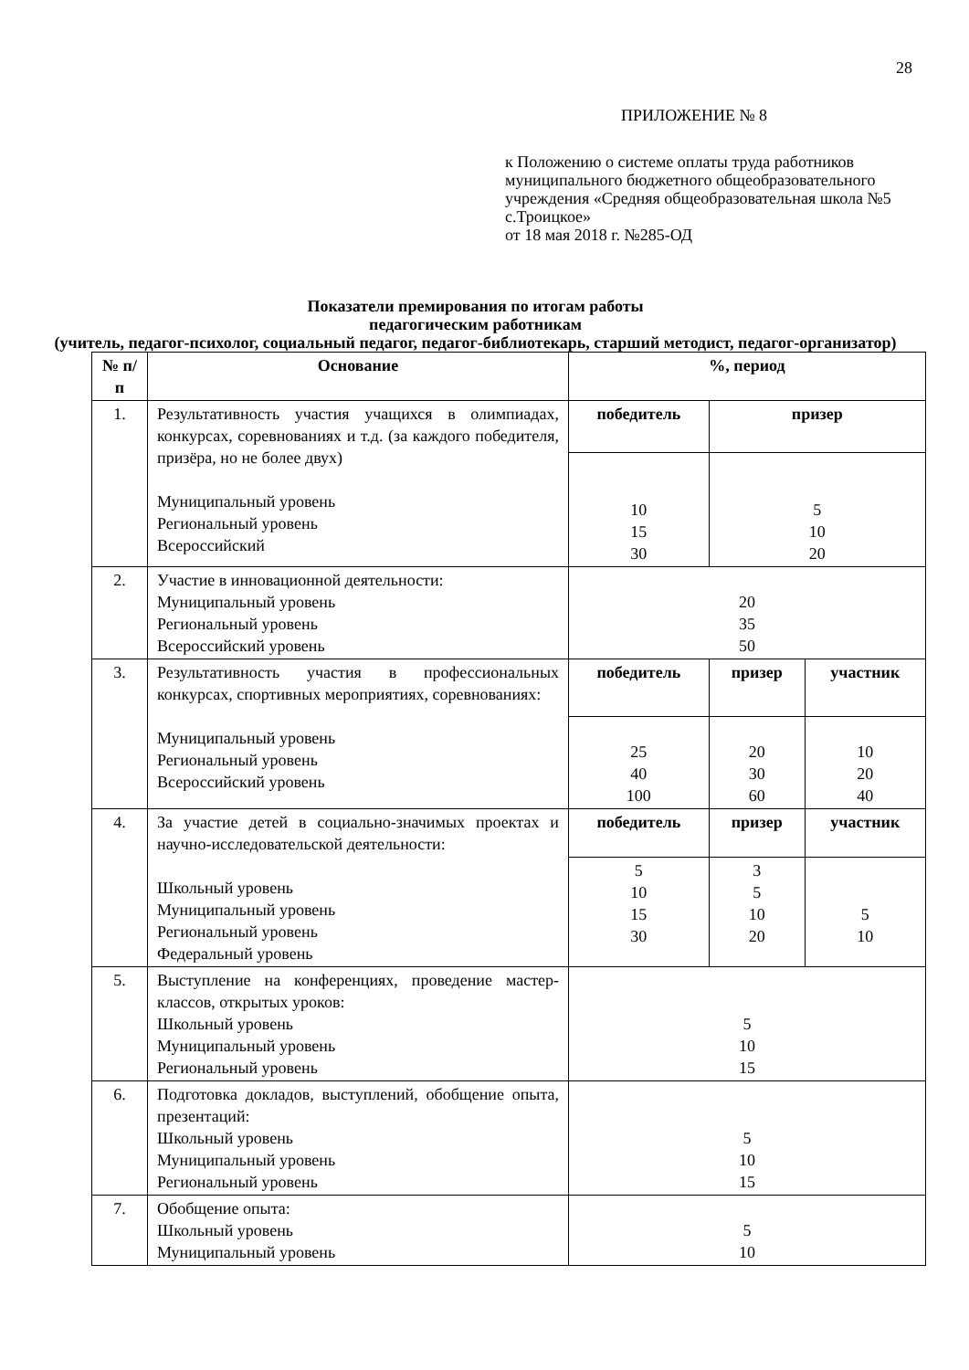28
ПРИЛОЖЕНИЕ № 8
к Положению о системе оплаты труда работников муниципального бюджетного общеобразовательного учреждения «Средняя общеобразовательная школа №5 с.Троицкое»
от 18 мая 2018 г. №285-ОД
Показатели премирования по итогам работы
педагогическим работникам
(учитель, педагог-психолог, социальный педагог, педагог-библиотекарь, старший методист, педагог-организатор)
| № п/п | Основание | %, период | | |
| --- | --- | --- | --- | --- |
| 1. | Результативность участия учащихся в олимпиадах, конкурсах, соревнованиях и т.д. (за каждого победителя, призёра, но не более двух) Муниципальный уровень Региональный уровень Всероссийский | победитель | призер | |
| | | 10 15 30 | 5 10 20 | |
| 2. | Участие в инновационной деятельности: Муниципальный уровень Региональный уровень Всероссийский уровень | 20 35 50 | | |
| 3. | Результативность участия в профессиональных конкурсах, спортивных мероприятиях, соревнованиях: Муниципальный уровень Региональный уровень Всероссийский уровень | победитель | призер | участник |
| | | 25 40 100 | 20 30 60 | 10 20 40 |
| 4. | За участие детей в социально-значимых проектах и научно-исследовательской деятельности: Школьный уровень Муниципальный уровень Региональный уровень Федеральный уровень | победитель | призер | участник |
| | | 5 10 15 30 | 3 5 10 20 | 5 10 |
| 5. | Выступление на конференциях, проведение мастер-классов, открытых уроков: Школьный уровень Муниципальный уровень Региональный уровень | 5 10 15 | | |
| 6. | Подготовка докладов, выступлений, обобщение опыта, презентаций: Школьный уровень Муниципальный уровень Региональный уровень | 5 10 15 | | |
| 7. | Обобщение опыта: Школьный уровень Муниципальный уровень | 5 10 | | |